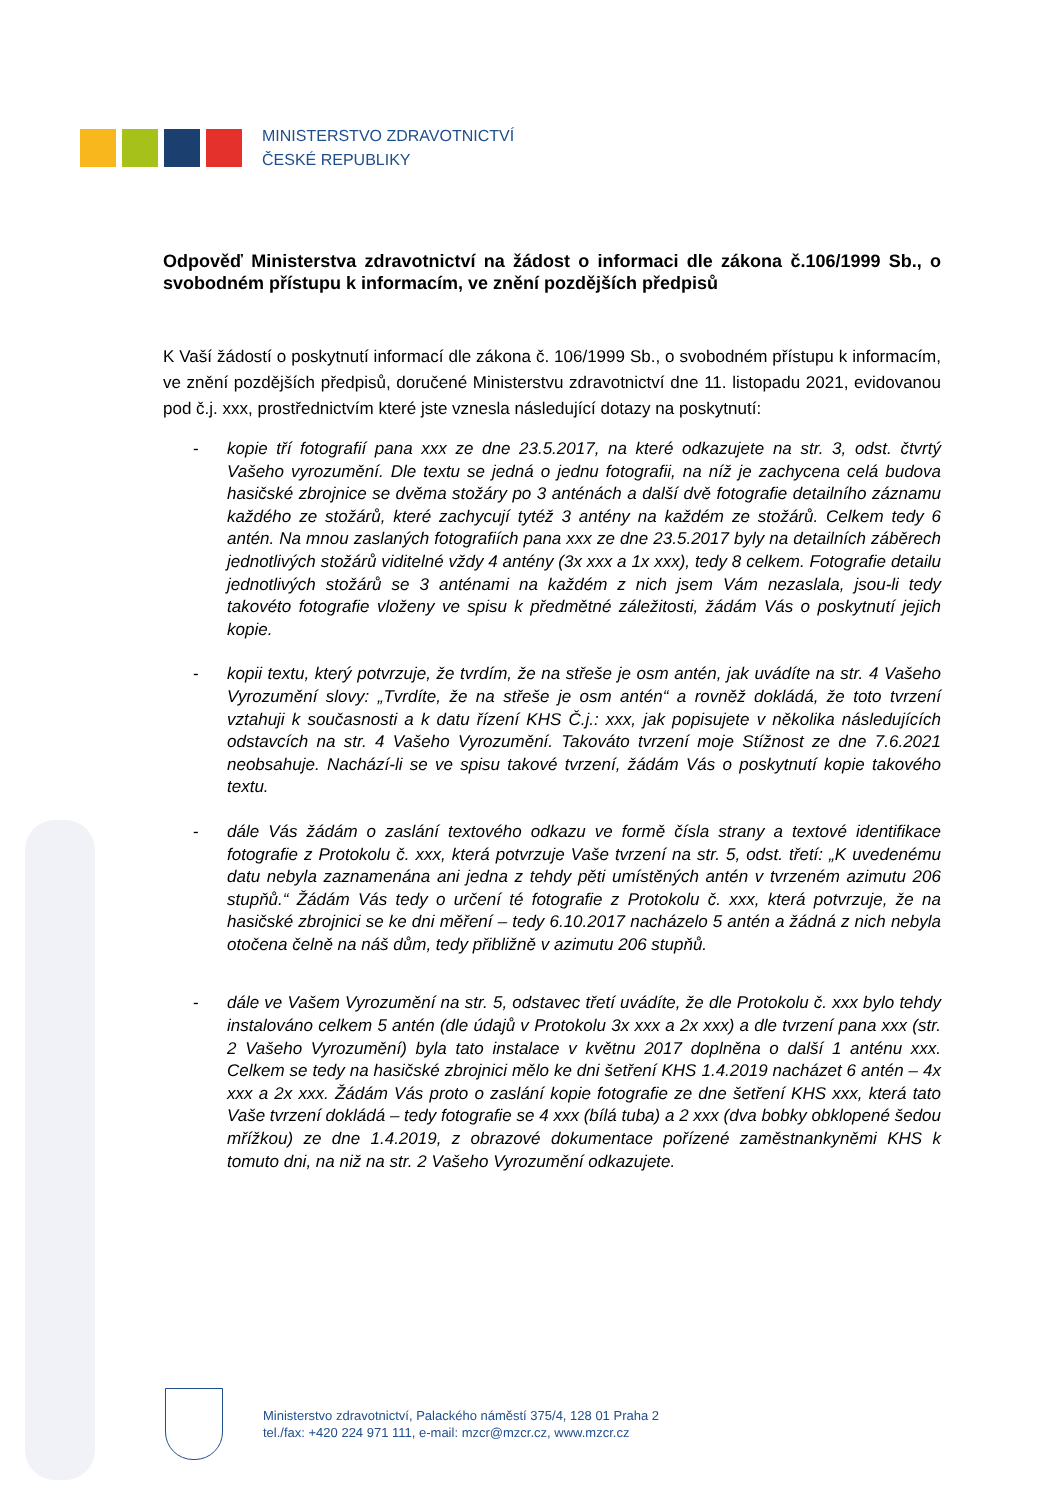MINISTERSTVO ZDRAVOTNICTVÍ
ČESKÉ REPUBLIKY
Odpověď Ministerstva zdravotnictví na žádost o informaci dle zákona č.106/1999 Sb., o svobodném přístupu k informacím, ve znění pozdějších předpisů
K Vaší žádostí o poskytnutí informací dle zákona č. 106/1999 Sb., o svobodném přístupu k informacím, ve znění pozdějších předpisů, doručené Ministerstvu zdravotnictví dne 11. listopadu 2021, evidovanou pod č.j. xxx, prostřednictvím které jste vznesla následující dotazy na poskytnutí:
- kopie tří fotografií pana xxx ze dne 23.5.2017, na které odkazujete na str. 3, odst. čtvrtý Vašeho vyrozumění. Dle textu se jedná o jednu fotografii, na níž je zachycena celá budova hasičské zbrojnice se dvěma stožáry po 3 anténách a další dvě fotografie detailního záznamu každého ze stožárů, které zachycují tytéž 3 antény na každém ze stožárů. Celkem tedy 6 antén. Na mnou zaslaných fotografiích pana xxx ze dne 23.5.2017 byly na detailních záběrech jednotlivých stožárů viditelné vždy 4 antény (3x xxx a 1x xxx), tedy 8 celkem. Fotografie detailu jednotlivých stožárů se 3 anténami na každém z nich jsem Vám nezaslala, jsou-li tedy takovéto fotografie vloženy ve spisu k předmětné záležitosti, žádám Vás o poskytnutí jejich kopie.
- kopii textu, který potvrzuje, že tvrdím, že na střeše je osm antén, jak uvádíte na str. 4 Vašeho Vyrozumění slovy: „Tvrdíte, že na střeše je osm antén“ a rovněž dokládá, že toto tvrzení vztahuji k současnosti a k datu řízení KHS Č.j.: xxx, jak popisujete v několika následujících odstavcích na str. 4 Vašeho Vyrozumění. Takováto tvrzení moje Stížnost ze dne 7.6.2021 neobsahuje. Nachází-li se ve spisu takové tvrzení, žádám Vás o poskytnutí kopie takového textu.
- dále Vás žádám o zaslání textového odkazu ve formě čísla strany a textové identifikace fotografie z Protokolu č. xxx, která potvrzuje Vaše tvrzení na str. 5, odst. třetí: „K uvedenému datu nebyla zaznamenána ani jedna z tehdy pěti umístěných antén v tvrzeném azimutu 206 stupňů.“ Žádám Vás tedy o určení té fotografie z Protokolu č. xxx, která potvrzuje, že na hasičské zbrojnici se ke dni měření – tedy 6.10.2017 nacházelo 5 antén a žádná z nich nebyla otočena čelně na náš dům, tedy přibližně v azimutu 206 stupňů.
- dále ve Vašem Vyrozumění na str. 5, odstavec třetí uvádíte, že dle Protokolu č. xxx bylo tehdy instalováno celkem 5 antén (dle údajů v Protokolu 3x xxx a 2x xxx) a dle tvrzení pana xxx (str. 2 Vašeho Vyrozumění) byla tato instalace v květnu 2017 doplněna o další 1 anténu xxx. Celkem se tedy na hasičské zbrojnici mělo ke dni šetření KHS 1.4.2019 nacházet 6 antén – 4x xxx a 2x xxx. Žádám Vás proto o zaslání kopie fotografie ze dne šetření KHS xxx, která tato Vaše tvrzení dokládá – tedy fotografie se 4 xxx (bílá tuba) a 2 xxx (dva bobky obklopené šedou mřížkou) ze dne 1.4.2019, z obrazové dokumentace pořízené zaměstnankyněmi KHS k tomuto dni, na niž na str. 2 Vašeho Vyrozumění odkazujete.
Ministerstvo zdravotnictví, Palackého náměstí 375/4, 128 01 Praha 2
tel./fax: +420 224 971 111, e-mail: mzcr@mzcr.cz, www.mzcr.cz